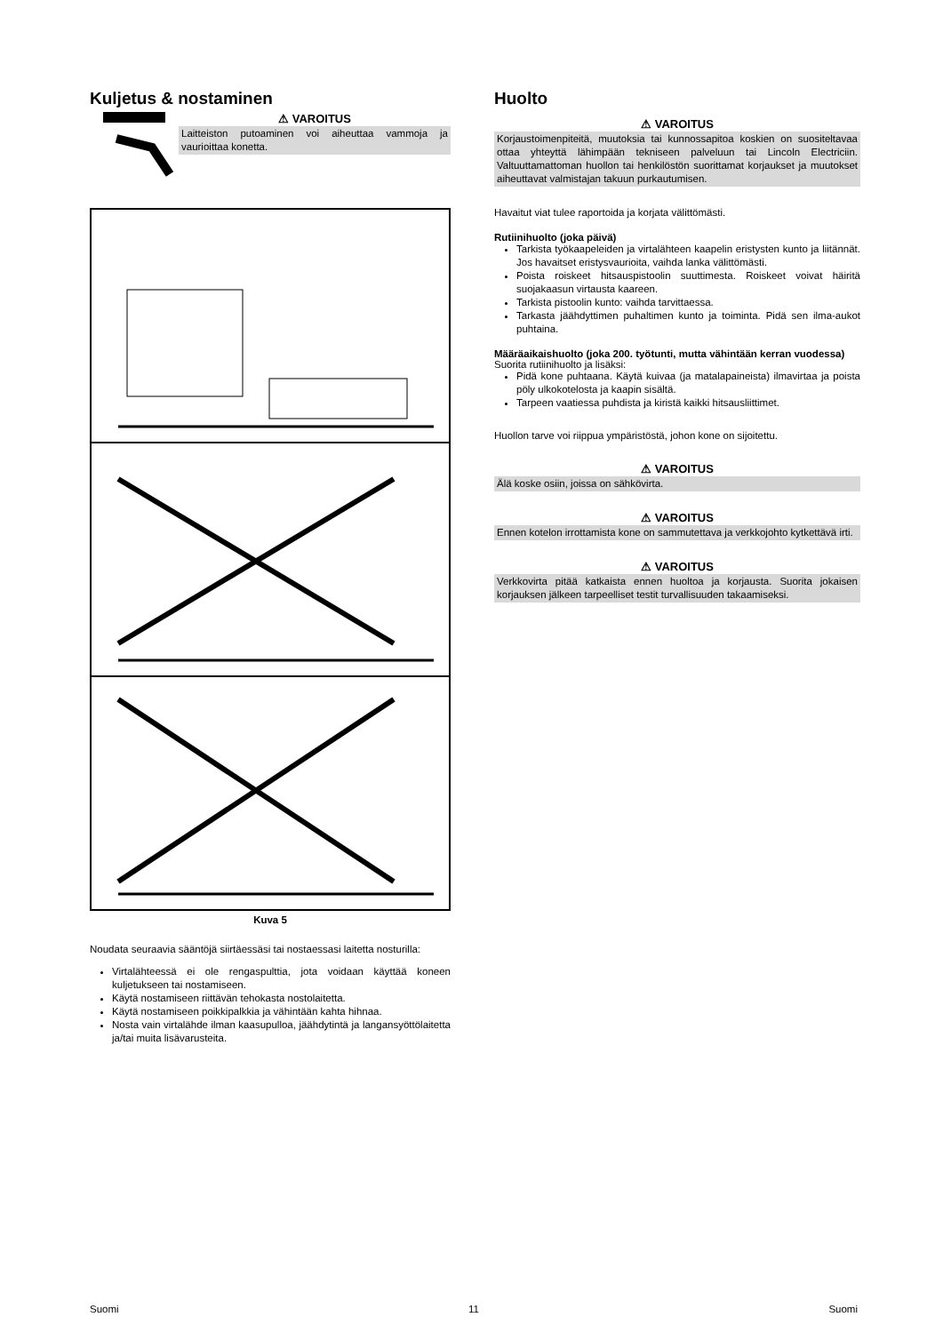Kuljetus & nostaminen
⚠ VAROITUS
Laitteiston putoaminen voi aiheuttaa vammoja ja vaurioittaa konetta.
Kuva 5
Noudata seuraavia sääntöjä siirtäessäsi tai nostaessasi laitetta nosturilla:
Virtalähteessä ei ole rengaspulttia, jota voidaan käyttää koneen kuljetukseen tai nostamiseen.
Käytä nostamiseen riittävän tehokasta nostolaitetta.
Käytä nostamiseen poikkipalkkia ja vähintään kahta hihnaa.
Nosta vain virtalähde ilman kaasupulloa, jäähdytintä ja langansyöttölaitetta ja/tai muita lisävarusteita.
Huolto
⚠ VAROITUS
Korjaustoimenpiteitä, muutoksia tai kunnossapitoa koskien on suositeltavaa ottaa yhteyttä lähimpään tekniseen palveluun tai Lincoln Electriciin. Valtuuttamattoman huollon tai henkilöstön suorittamat korjaukset ja muutokset aiheuttavat valmistajan takuun purkautumisen.
Havaitut viat tulee raportoida ja korjata välittömästi.
Rutiinihuolto (joka päivä)
Tarkista työkaapeleiden ja virtalähteen kaapelin eristysten kunto ja liitännät. Jos havaitset eristysvaurioita, vaihda lanka välittömästi.
Poista roiskeet hitsauspistoolin suuttimesta. Roiskeet voivat häiritä suojakaasun virtausta kaareen.
Tarkista pistoolin kunto: vaihda tarvittaessa.
Tarkasta jäähdyttimen puhaltimen kunto ja toiminta. Pidä sen ilma-aukot puhtaina.
Määräaikaishuolto (joka 200. työtunti, mutta vähintään kerran vuodessa)
Suorita rutiinihuolto ja lisäksi:
Pidä kone puhtaana. Käytä kuivaa (ja matalapaineista) ilmavirtaa ja poista pöly ulkokotelosta ja kaapin sisältä.
Tarpeen vaatiessa puhdista ja kiristä kaikki hitsausliittimet.
Huollon tarve voi riippua ympäristöstä, johon kone on sijoitettu.
⚠ VAROITUS
Älä koske osiin, joissa on sähkövirta.
⚠ VAROITUS
Ennen kotelon irrottamista kone on sammutettava ja verkkojohto kytkettävä irti.
⚠ VAROITUS
Verkkovirta pitää katkaista ennen huoltoa ja korjausta. Suorita jokaisen korjauksen jälkeen tarpeelliset testit turvallisuuden takaamiseksi.
Suomi 11 Suomi